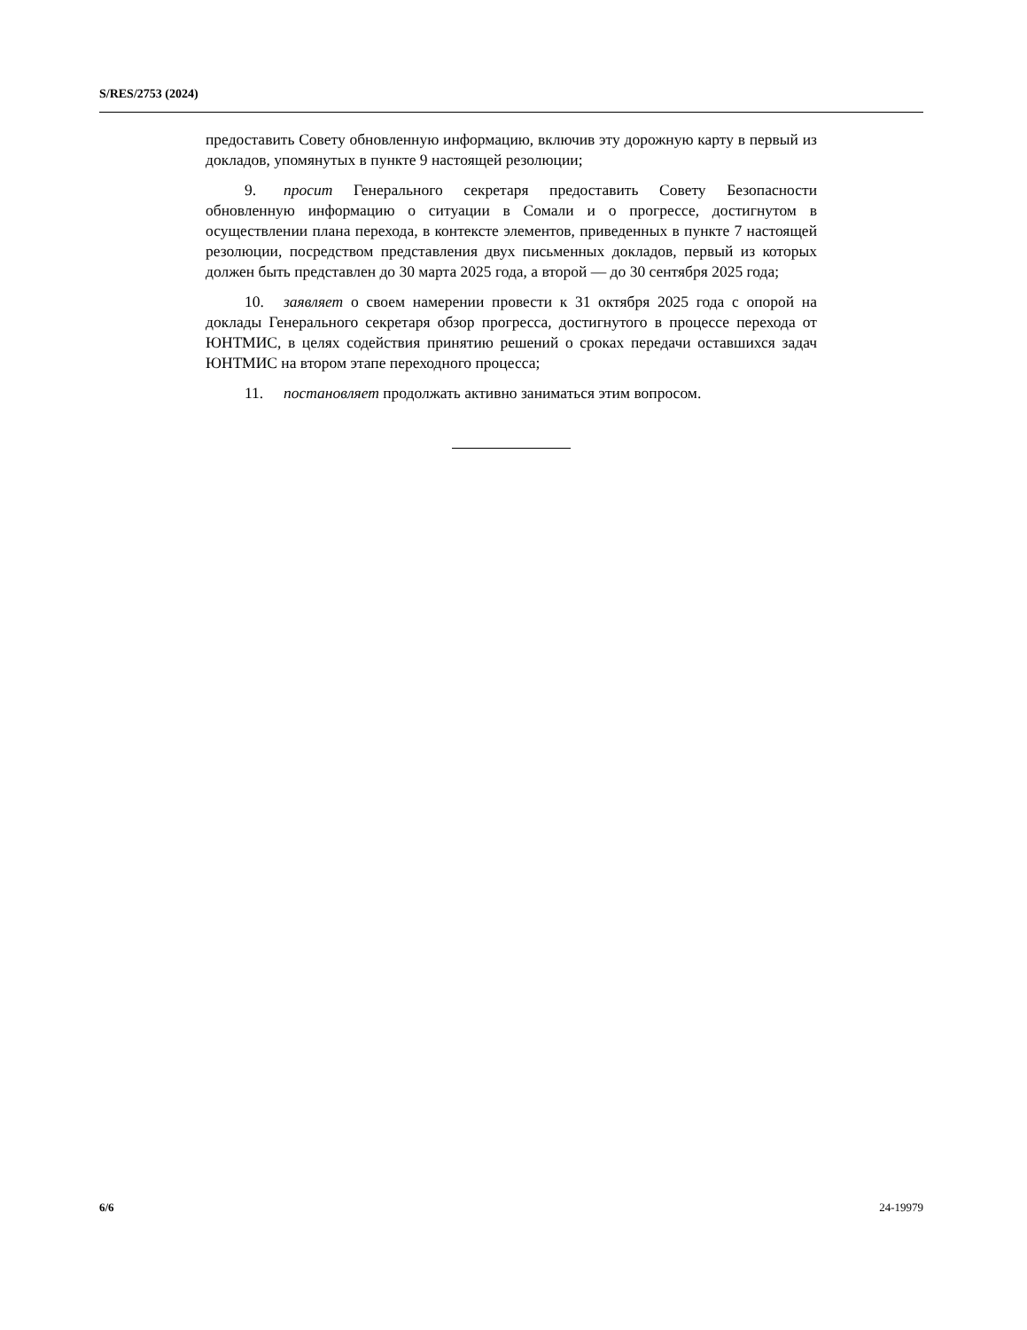S/RES/2753 (2024)
предоставить Совету обновленную информацию, включив эту дорожную карту в первый из докладов, упомянутых в пункте 9 настоящей резолюции;
9. просит Генерального секретаря предоставить Совету Безопасности обновленную информацию о ситуации в Сомали и о прогрессе, достигнутом в осуществлении плана перехода, в контексте элементов, приведенных в пункте 7 настоящей резолюции, посредством представления двух письменных докладов, первый из которых должен быть представлен до 30 марта 2025 года, а второй — до 30 сентября 2025 года;
10. заявляет о своем намерении провести к 31 октября 2025 года с опорой на доклады Генерального секретаря обзор прогресса, достигнутого в процессе перехода от ЮНТМИС, в целях содействия принятию решений о сроках передачи оставшихся задач ЮНТМИС на втором этапе переходного процесса;
11. постановляет продолжать активно заниматься этим вопросом.
6/6 24-19979